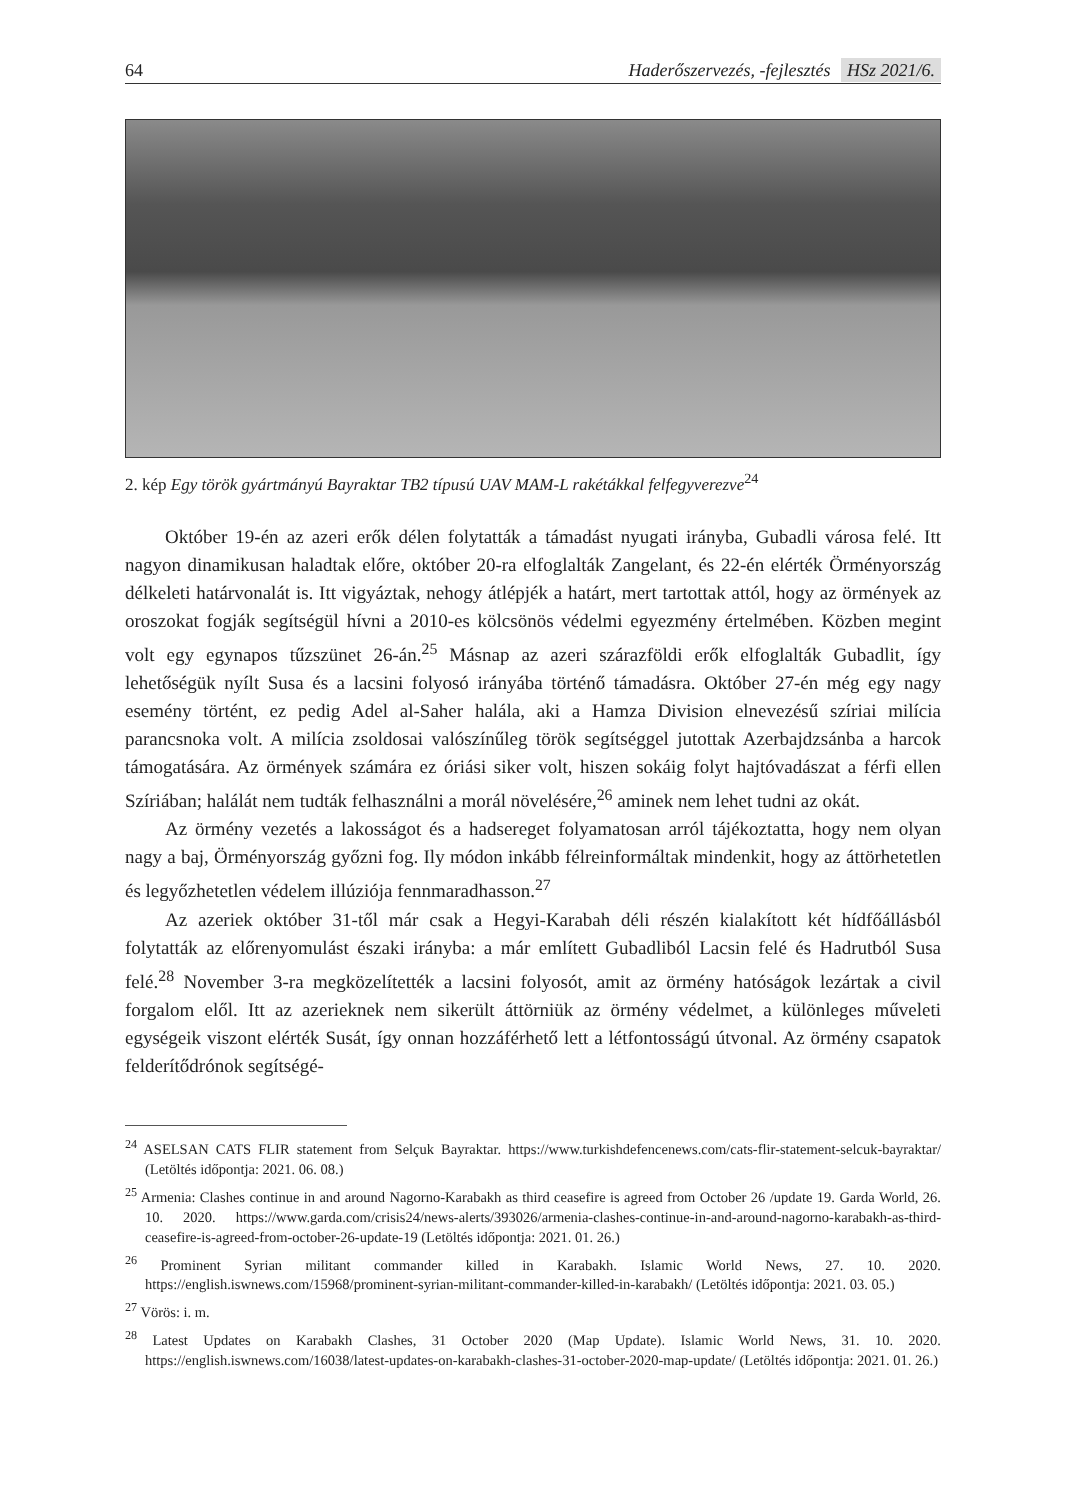64 Haderőszervezés, -fejlesztés HSz 2021/6.
2. kép Egy török gyártmányú Bayraktar TB2 típusú UAV MAM-L rakétákkal felfegyverezve<sup>24</sup>
Október 19-én az azeri erők délen folytatták a támadást nyugati irányba, Gubadli városa felé. Itt nagyon dinamikusan haladtak előre, október 20-ra elfoglalták Zangelant, és 22-én elérték Örményország délkeleti határvonalát is. Itt vigyáztak, nehogy átlépjék a határt, mert tartottak attól, hogy az örmények az oroszokat fogják segítségül hívni a 2010-es kölcsönös védelmi egyezmény értelmében. Közben megint volt egy egynapos tűzszünet 26-án.<sup>25</sup> Másnap az azeri szárazföldi erők elfoglalták Gubadlit, így lehetőségük nyílt Susa és a lacsini folyosó irányába történő támadásra. Október 27-én még egy nagy esemény történt, ez pedig Adel al-Saher halála, aki a Hamza Division elnevezésű szíriai milícia parancsnoka volt. A milícia zsoldosai valószínűleg török segítséggel jutottak Azerbajdzsánba a harcok támogatására. Az örmények számára ez óriási siker volt, hiszen sokáig folyt hajtóvadászat a férfi ellen Szíriában; halálát nem tudták felhasználni a morál növelésére,<sup>26</sup> aminek nem lehet tudni az okát.
Az örmény vezetés a lakosságot és a hadsereget folyamatosan arról tájékoztatta, hogy nem olyan nagy a baj, Örményország győzni fog. Ily módon inkább félreinformáltak mindenkit, hogy az áttörhetetlen és legyőzhetetlen védelem illúziója fennmaradhasson.<sup>27</sup>
Az azeriek október 31-től már csak a Hegyi-Karabah déli részén kialakított két hídfőállásból folytatták az előrenyomulást északi irányba: a már említett Gubadliból Lacsin felé és Hadrutból Susa felé.<sup>28</sup> November 3-ra megközelítették a lacsini folyosót, amit az örmény hatóságok lezártak a civil forgalom elől. Itt az azerieknek nem sikerült áttörniük az örmény védelmet, a különleges műveleti egységeik viszont elérték Susát, így onnan hozzáférhető lett a létfontosságú útvonal. Az örmény csapatok felderítődrónok segítségé-
<sup>24</sup> ASELSAN CATS FLIR statement from Selçuk Bayraktar. https://www.turkishdefencenews.com/cats-flir-statement-selcuk-bayraktar/ (Letöltés időpontja: 2021. 06. 08.)
<sup>25</sup> Armenia: Clashes continue in and around Nagorno-Karabakh as third ceasefire is agreed from October 26 /update 19. Garda World, 26. 10. 2020. https://www.garda.com/crisis24/news-alerts/393026/armenia-clashes-continue-in-and-around-nagorno-karabakh-as-third-ceasefire-is-agreed-from-october-26-update-19 (Letöltés időpontja: 2021. 01. 26.)
<sup>26</sup> Prominent Syrian militant commander killed in Karabakh. Islamic World News, 27. 10. 2020. https://english.iswnews.com/15968/prominent-syrian-militant-commander-killed-in-karabakh/ (Letöltés időpontja: 2021. 03. 05.)
<sup>27</sup> Vörös: i. m.
<sup>28</sup> Latest Updates on Karabakh Clashes, 31 October 2020 (Map Update). Islamic World News, 31. 10. 2020. https://english.iswnews.com/16038/latest-updates-on-karabakh-clashes-31-october-2020-map-update/ (Letöltés időpontja: 2021. 01. 26.)